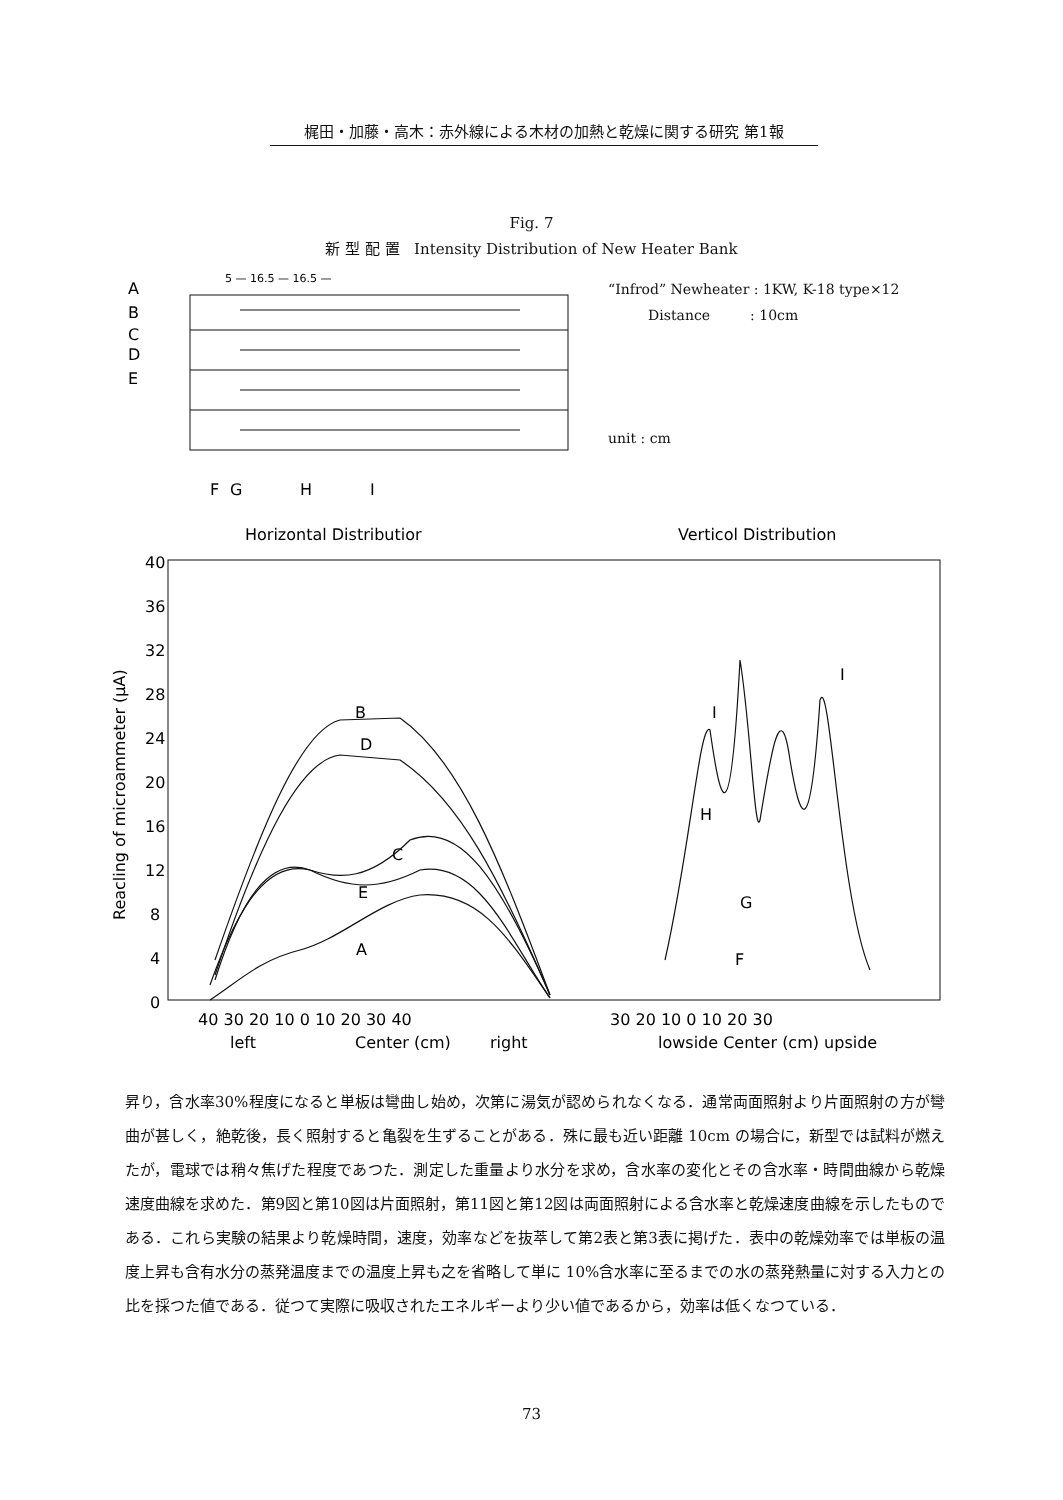梶田・加藤・高木：赤外線による木材の加熱と乾燥に関する研究 第1報
Fig. 7
新 型 配 置 Intensity Distribution of New Heater Bank
“Infrod” Newheater : 1KW, K-18 type×12
Distance : 10cm
unit : cm
A
B
C
D
E
F
G
H
I
5 — 16.5 — 16.5 —
Horizontal Distributior
Verticol Distribution
40
36
32
28
24
20
16
12
8
4
0
Reacling of microammeter (μA)
40 30 20 10 0 10 20 30 40
30 20 10 0 10 20 30
left
Center (cm)
right
lowside Center (cm) upside
B
D
C
E
A
I
I
H
G
F
昇り，含水率30%程度になると単板は彎曲し始め，次第に湯気が認められなくなる．通常両面照射より片面照射の方が彎曲が甚しく，絶乾後，長く照射すると亀裂を生ずることがある．殊に最も近い距離 10cm の場合に，新型では試料が燃えたが，電球では稍々焦げた程度であつた．測定した重量より水分を求め，含水率の変化とその含水率・時間曲線から乾燥速度曲線を求めた．第9図と第10図は片面照射，第11図と第12図は両面照射による含水率と乾燥速度曲線を示したものである．これら実験の結果より乾燥時間，速度，効率などを抜萃して第2表と第3表に掲げた．表中の乾燥効率では単板の温度上昇も含有水分の蒸発温度までの温度上昇も之を省略して単に 10%含水率に至るまでの水の蒸発熱量に対する入力との比を採つた値である．従つて実際に吸収されたエネルギーより少い値であるから，効率は低くなつている．
73